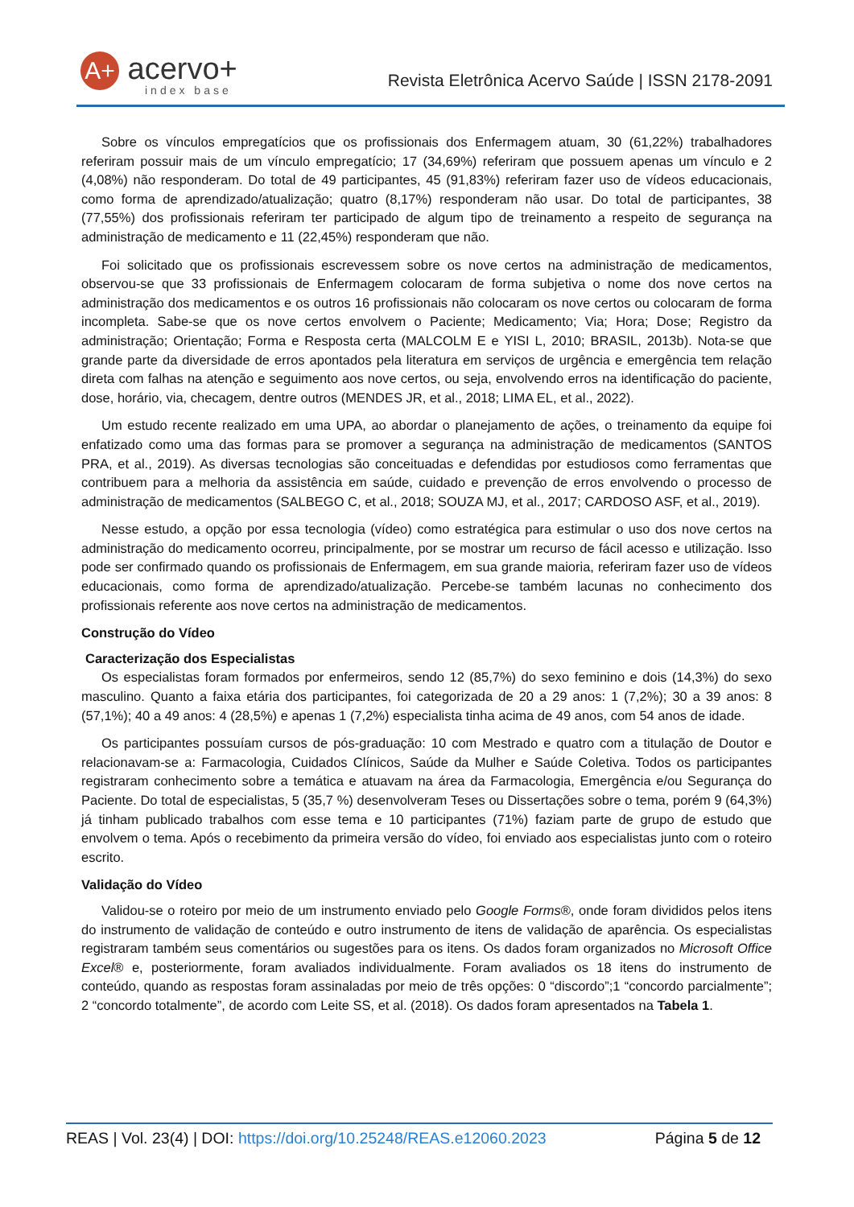A+ acervo+
index base
Revista Eletrônica Acervo Saúde | ISSN 2178-2091
Sobre os vínculos empregatícios que os profissionais dos Enfermagem atuam, 30 (61,22%) trabalhadores referiram possuir mais de um vínculo empregatício; 17 (34,69%) referiram que possuem apenas um vínculo e 2 (4,08%) não responderam. Do total de 49 participantes, 45 (91,83%) referiram fazer uso de vídeos educacionais, como forma de aprendizado/atualização; quatro (8,17%) responderam não usar. Do total de participantes, 38 (77,55%) dos profissionais referiram ter participado de algum tipo de treinamento a respeito de segurança na administração de medicamento e 11 (22,45%) responderam que não.
Foi solicitado que os profissionais escrevessem sobre os nove certos na administração de medicamentos, observou-se que 33 profissionais de Enfermagem colocaram de forma subjetiva o nome dos nove certos na administração dos medicamentos e os outros 16 profissionais não colocaram os nove certos ou colocaram de forma incompleta. Sabe-se que os nove certos envolvem o Paciente; Medicamento; Via; Hora; Dose; Registro da administração; Orientação; Forma e Resposta certa (MALCOLM E e YISI L, 2010; BRASIL, 2013b). Nota-se que grande parte da diversidade de erros apontados pela literatura em serviços de urgência e emergência tem relação direta com falhas na atenção e seguimento aos nove certos, ou seja, envolvendo erros na identificação do paciente, dose, horário, via, checagem, dentre outros (MENDES JR, et al., 2018; LIMA EL, et al., 2022).
Um estudo recente realizado em uma UPA, ao abordar o planejamento de ações, o treinamento da equipe foi enfatizado como uma das formas para se promover a segurança na administração de medicamentos (SANTOS PRA, et al., 2019). As diversas tecnologias são conceituadas e defendidas por estudiosos como ferramentas que contribuem para a melhoria da assistência em saúde, cuidado e prevenção de erros envolvendo o processo de administração de medicamentos (SALBEGO C, et al., 2018; SOUZA MJ, et al., 2017; CARDOSO ASF, et al., 2019).
Nesse estudo, a opção por essa tecnologia (vídeo) como estratégica para estimular o uso dos nove certos na administração do medicamento ocorreu, principalmente, por se mostrar um recurso de fácil acesso e utilização. Isso pode ser confirmado quando os profissionais de Enfermagem, em sua grande maioria, referiram fazer uso de vídeos educacionais, como forma de aprendizado/atualização. Percebe-se também lacunas no conhecimento dos profissionais referente aos nove certos na administração de medicamentos.
Construção do Vídeo
Caracterização dos Especialistas
Os especialistas foram formados por enfermeiros, sendo 12 (85,7%) do sexo feminino e dois (14,3%) do sexo masculino. Quanto a faixa etária dos participantes, foi categorizada de 20 a 29 anos: 1 (7,2%); 30 a 39 anos: 8 (57,1%); 40 a 49 anos: 4 (28,5%) e apenas 1 (7,2%) especialista tinha acima de 49 anos, com 54 anos de idade.
Os participantes possuíam cursos de pós-graduação: 10 com Mestrado e quatro com a titulação de Doutor e relacionavam-se a: Farmacologia, Cuidados Clínicos, Saúde da Mulher e Saúde Coletiva. Todos os participantes registraram conhecimento sobre a temática e atuavam na área da Farmacologia, Emergência e/ou Segurança do Paciente. Do total de especialistas, 5 (35,7 %) desenvolveram Teses ou Dissertações sobre o tema, porém 9 (64,3%) já tinham publicado trabalhos com esse tema e 10 participantes (71%) faziam parte de grupo de estudo que envolvem o tema. Após o recebimento da primeira versão do vídeo, foi enviado aos especialistas junto com o roteiro escrito.
Validação do Vídeo
Validou-se o roteiro por meio de um instrumento enviado pelo Google Forms®, onde foram divididos pelos itens do instrumento de validação de conteúdo e outro instrumento de itens de validação de aparência. Os especialistas registraram também seus comentários ou sugestões para os itens. Os dados foram organizados no Microsoft Office Excel® e, posteriormente, foram avaliados individualmente. Foram avaliados os 18 itens do instrumento de conteúdo, quando as respostas foram assinaladas por meio de três opções: 0 “discordo”;1 “concordo parcialmente”; 2 “concordo totalmente”, de acordo com Leite SS, et al. (2018). Os dados foram apresentados na Tabela 1.
REAS | Vol. 23(4) | DOI: https://doi.org/10.25248/REAS.e12060.2023 Página 5 de 12